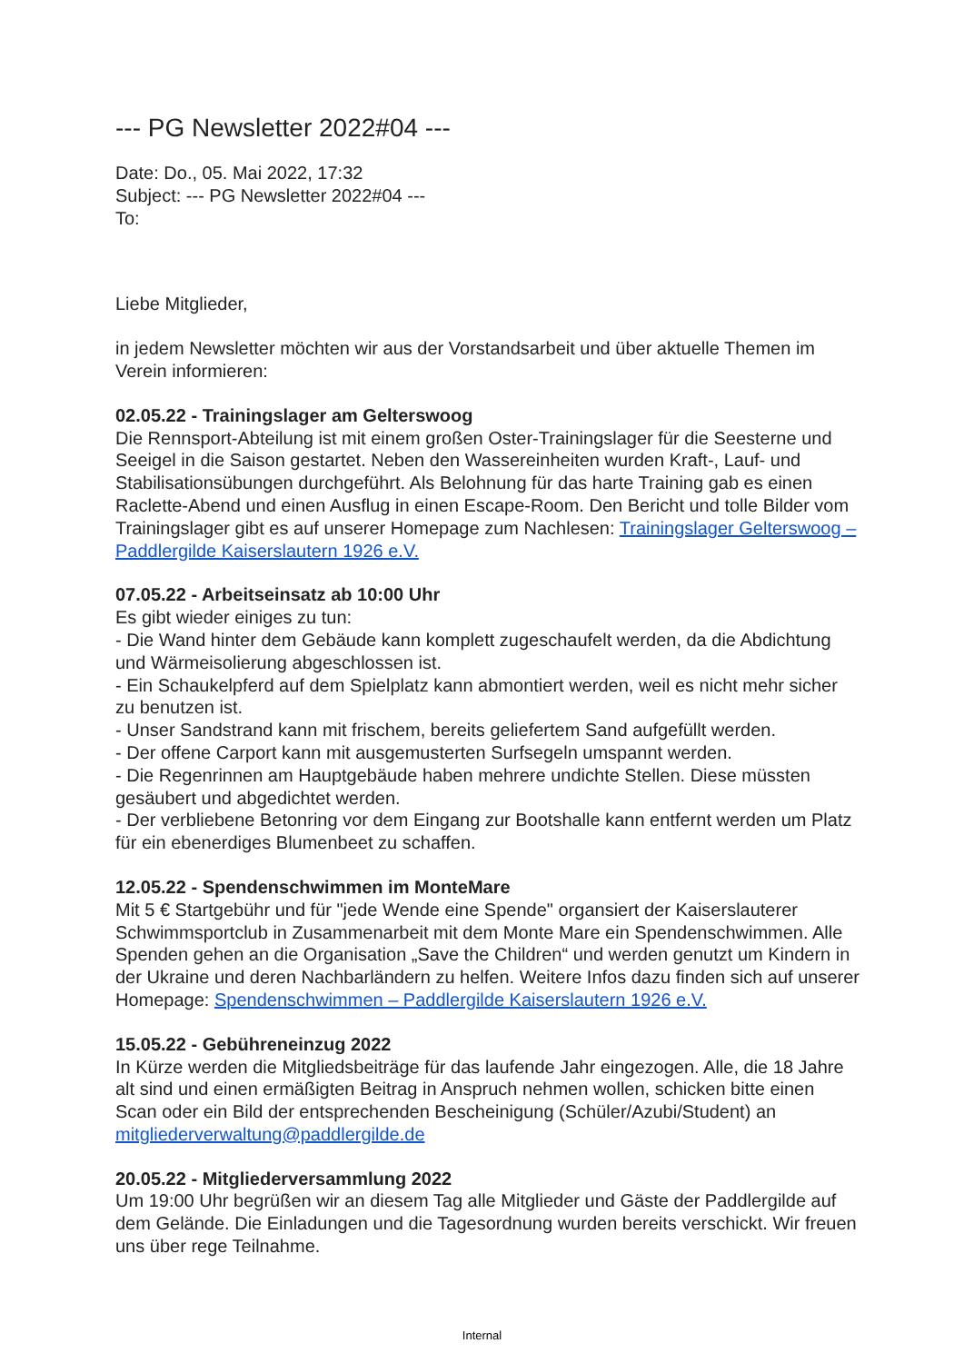--- PG Newsletter 2022#04 ---
Date: Do., 05. Mai 2022, 17:32
Subject: --- PG Newsletter 2022#04 ---
To:
Liebe Mitglieder,
in jedem Newsletter möchten wir aus der Vorstandsarbeit und über aktuelle Themen im Verein informieren:
02.05.22 - Trainingslager am Gelterswoog
Die Rennsport-Abteilung ist mit einem großen Oster-Trainingslager für die Seesterne und Seeigel in die Saison gestartet. Neben den Wassereinheiten wurden Kraft-, Lauf- und Stabilisationsübungen durchgeführt. Als Belohnung für das harte Training gab es einen Raclette-Abend und einen Ausflug in einen Escape-Room. Den Bericht und tolle Bilder vom Trainingslager gibt es auf unserer Homepage zum Nachlesen: Trainingslager Gelterswoog – Paddlergilde Kaiserslautern 1926 e.V.
07.05.22 - Arbeitseinsatz ab 10:00 Uhr
Es gibt wieder einiges zu tun:
- Die Wand hinter dem Gebäude kann komplett zugeschaufelt werden, da die Abdichtung und Wärmeisolierung abgeschlossen ist.
- Ein Schaukelpferd auf dem Spielplatz kann abmontiert werden, weil es nicht mehr sicher zu benutzen ist.
- Unser Sandstrand kann mit frischem, bereits geliefertem Sand aufgefüllt werden.
- Der offene Carport kann mit ausgemusterten Surfsegeln umspannt werden.
- Die Regenrinnen am Hauptgebäude haben mehrere undichte Stellen. Diese müssten gesäubert und abgedichtet werden.
- Der verbliebene Betonring vor dem Eingang zur Bootshalle kann entfernt werden um Platz für ein ebenerdiges Blumenbeet zu schaffen.
12.05.22 - Spendenschwimmen im MonteMare
Mit 5 € Startgebühr und für "jede Wende eine Spende" organsiert der Kaiserslauterer Schwimmsportclub in Zusammenarbeit mit dem Monte Mare ein Spendenschwimmen. Alle Spenden gehen an die Organisation „Save the Children“ und werden genutzt um Kindern in der Ukraine und deren Nachbarländern zu helfen. Weitere Infos dazu finden sich auf unserer Homepage: Spendenschwimmen – Paddlergilde Kaiserslautern 1926 e.V.
15.05.22 - Gebühreneinzug 2022
In Kürze werden die Mitgliedsbeiträge für das laufende Jahr eingezogen. Alle, die 18 Jahre alt sind und einen ermäßigten Beitrag in Anspruch nehmen wollen, schicken bitte einen Scan oder ein Bild der entsprechenden Bescheinigung (Schüler/Azubi/Student) an mitgliederverwaltung@paddlergilde.de
20.05.22 - Mitgliederversammlung 2022
Um 19:00 Uhr begrüßen wir an diesem Tag alle Mitglieder und Gäste der Paddlergilde auf dem Gelände. Die Einladungen und die Tagesordnung wurden bereits verschickt. Wir freuen uns über rege Teilnahme.
Internal